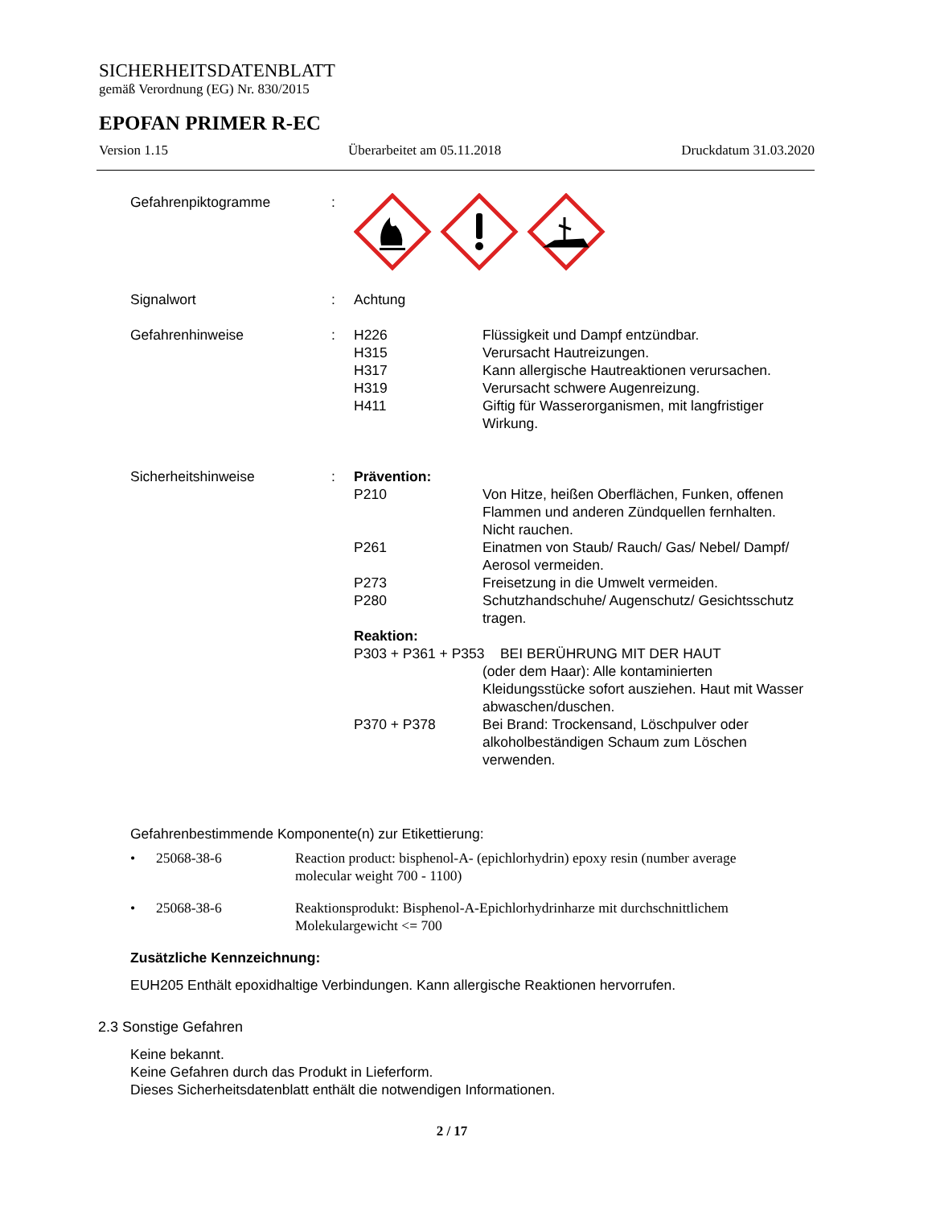SICHERHEITSDATENBLATT
gemäß Verordnung (EG) Nr. 830/2015
EPOFAN PRIMER R-EC
Version 1.15 Überarbeitet am 05.11.2018 Druckdatum 31.03.2020
Gefahrenpiktogramme :
Signalwort : Achtung
Gefahrenhinweise : H226 Flüssigkeit und Dampf entzündbar.
H315 Verursacht Hautreizungen.
H317 Kann allergische Hautreaktionen verursachen.
H319 Verursacht schwere Augenreizung.
H411 Giftig für Wasserorganismen, mit langfristiger Wirkung.
Sicherheitshinweise : Prävention:
P210 Von Hitze, heißen Oberflächen, Funken, offenen Flammen und anderen Zündquellen fernhalten. Nicht rauchen.
P261 Einatmen von Staub/ Rauch/ Gas/ Nebel/ Dampf/ Aerosol vermeiden.
P273 Freisetzung in die Umwelt vermeiden.
P280 Schutzhandschuhe/ Augenschutz/ Gesichtsschutz tragen.
Reaktion:
P303 + P361 + P353 BEI BERÜHRUNG MIT DER HAUT
(oder dem Haar): Alle kontaminierten Kleidungsstücke sofort ausziehen. Haut mit Wasser abwaschen/duschen.
P370 + P378 Bei Brand: Trockensand, Löschpulver oder alkoholbeständigen Schaum zum Löschen verwenden.
Gefahrenbestimmende Komponente(n) zur Etikettierung:
• 25068-38-6 Reaction product: bisphenol-A- (epichlorhydrin) epoxy resin (number average molecular weight 700 - 1100)
• 25068-38-6 Reaktionsprodukt: Bisphenol-A-Epichlorhydrinharze mit durchschnittlichem Molekulargewicht <= 700
Zusätzliche Kennzeichnung:
EUH205 Enthält epoxidhaltige Verbindungen. Kann allergische Reaktionen hervorrufen.
2.3 Sonstige Gefahren
Keine bekannt.
Keine Gefahren durch das Produkt in Lieferform.
Dieses Sicherheitsdatenblatt enthält die notwendigen Informationen.
2 / 17